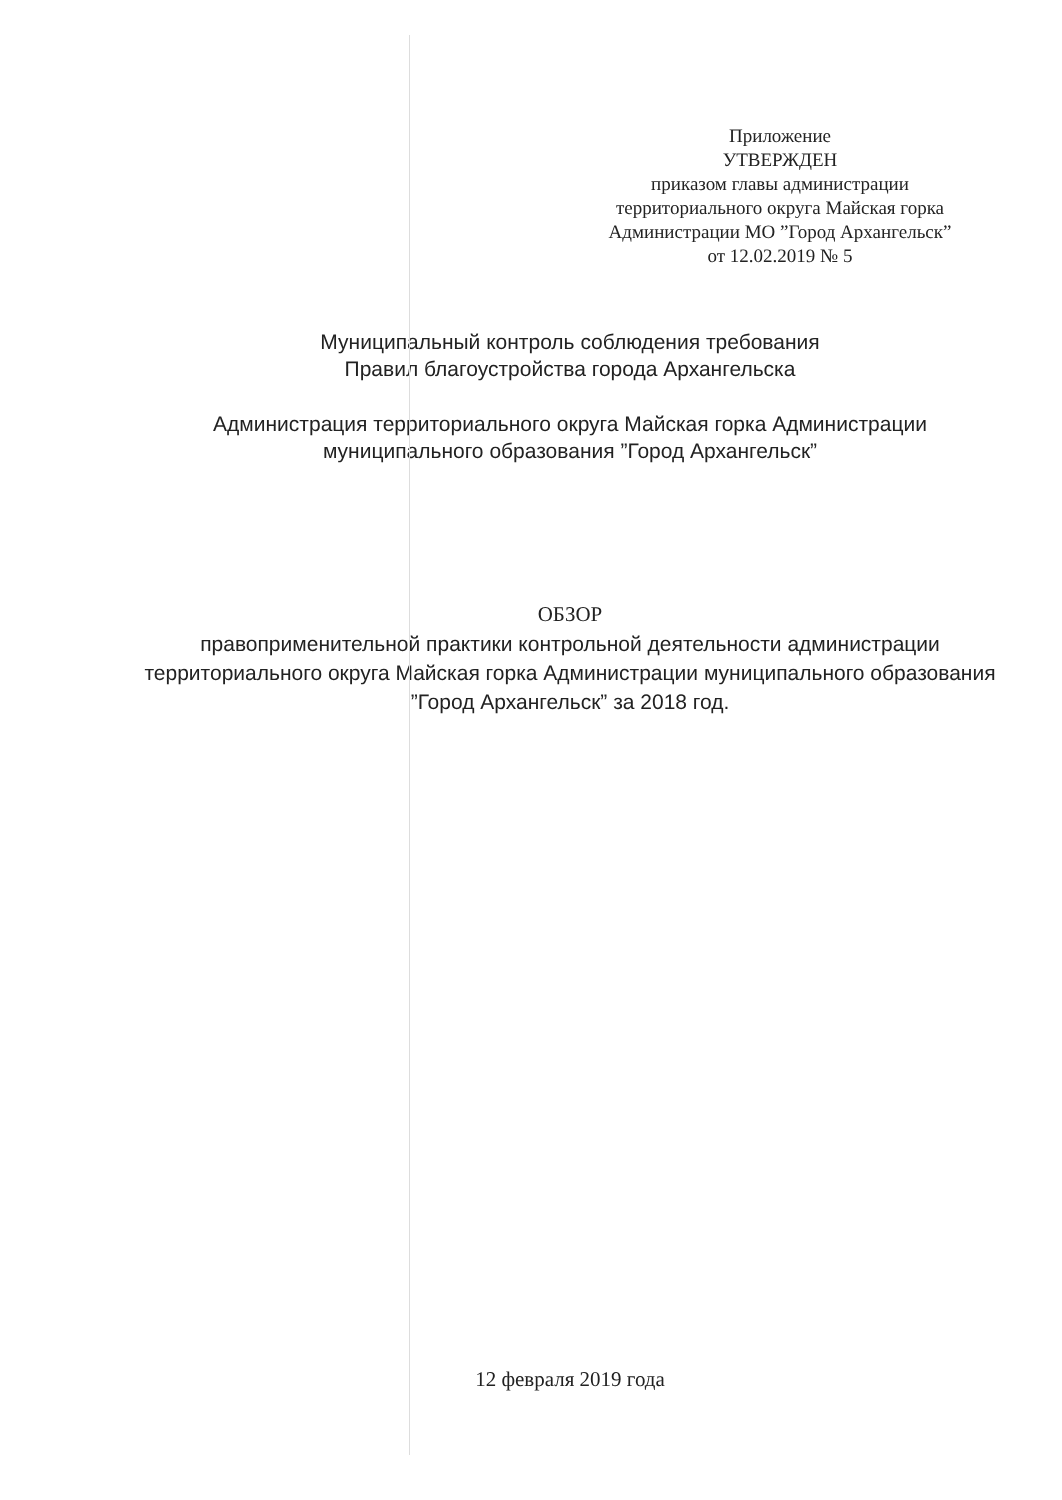Приложение
УТВЕРЖДЕН
приказом главы администрации
территориального округа Майская горка
Администрации МО ”Город Архангельск”
от 12.02.2019 № 5
Муниципальный контроль соблюдения требования
Правил благоустройства города Архангельска
Администрация территориального округа Майская горка Администрации
муниципального образования ”Город Архангельск”
ОБЗОР
правоприменительной практики контрольной деятельности администрации территориального округа Майская горка Администрации муниципального образования ”Город Архангельск” за 2018 год.
12 февраля 2019 года